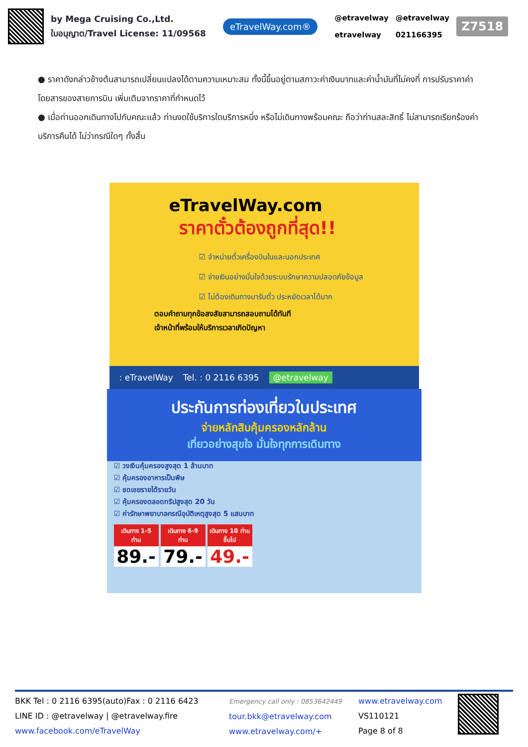by Mega Cruising Co.,Ltd.
ใบอนุญาต/Travel License: 11/09568
eTravelWay.com®
@etravelway
etravelway
@etravelway
021166395
Z7518
● ราคาดังกล่าวข้างต้นสามารถเปลี่ยนแปลงได้ตามความเหมาะสม ทั้งนี้ขึ้นอยู่ตามสภาวะค่าเงินบาทและค่าน้ำมันที่ไม่คงที่ การปรับราคาค่าโดยสารของสายการบิน เพิ่มเติมจากราคาที่กำหนดไว้
● เมื่อท่านออกเดินทางไปกับคณะแล้ว ท่านงดใช้บริการใดบริการหนึ่ง หรือไม่เดินทางพร้อมคณะ ถือว่าท่านสละสิทธิ์ ไม่สามารถเรียกร้องค่าบริการคืนได้ ไม่ว่ากรณีใดๆ ทั้งสิ้น
eTravelWay.com
ราคาตั๋วต้องถูกที่สุด!!
☑ จำหน่ายตั๋วเครื่องบินในและนอกประเทศ
☑ จ่ายเงินอย่างมั่นใจด้วยระบบรักษาความปลอดภัยข้อมูล
☑ ไม่ต้องเดินทางมารับตั๋ว ประหยัดเวลาได้มาก
ตอบคำถามทุกข้อสงสัยสามารถสอบถามได้ทันที
เจ้าหน้าที่พร้อมให้บริการเวลาเกิดปัญหา
: eTravelWay Tel. : 0 2116 6395 @etravelway
ประกันการท่องเที่ยวในประเทศ
จ่ายหลักสิบคุ้มครองหลักล้าน
เที่ยวอย่างสุขใจ มั่นใจทุกการเดินทาง
☑ วงเงินคุ้มครองสูงสุด 1 ล้านบาท
☑ คุ้มครองอาหารเป็นพิษ
☑ ชดเชยรายได้รายวัน
☑ คุ้มครองตลอดทริปสูงสุด 20 วัน
☑ ค่ารักษาพยาบาลกรณีอุบัติเหตุสูงสุด 5 แสนบาท
เดินทาง 1-5 ท่าน
89.-
เดินทาง 6-9 ท่าน
79.-
เดินทาง 10 ท่านขึ้นไป
49.-
BKK Tel : 0 2116 6395(auto)Fax : 0 2116 6423
LINE ID : @etravelway | @etravelway.fire
www.facebook.com/eTravelWay
Emergency call only : 0853642449
tour.bkk@etravelway.com
www.etravelway.com/+
www.etravelway.com
VS110121
Page 8 of 8